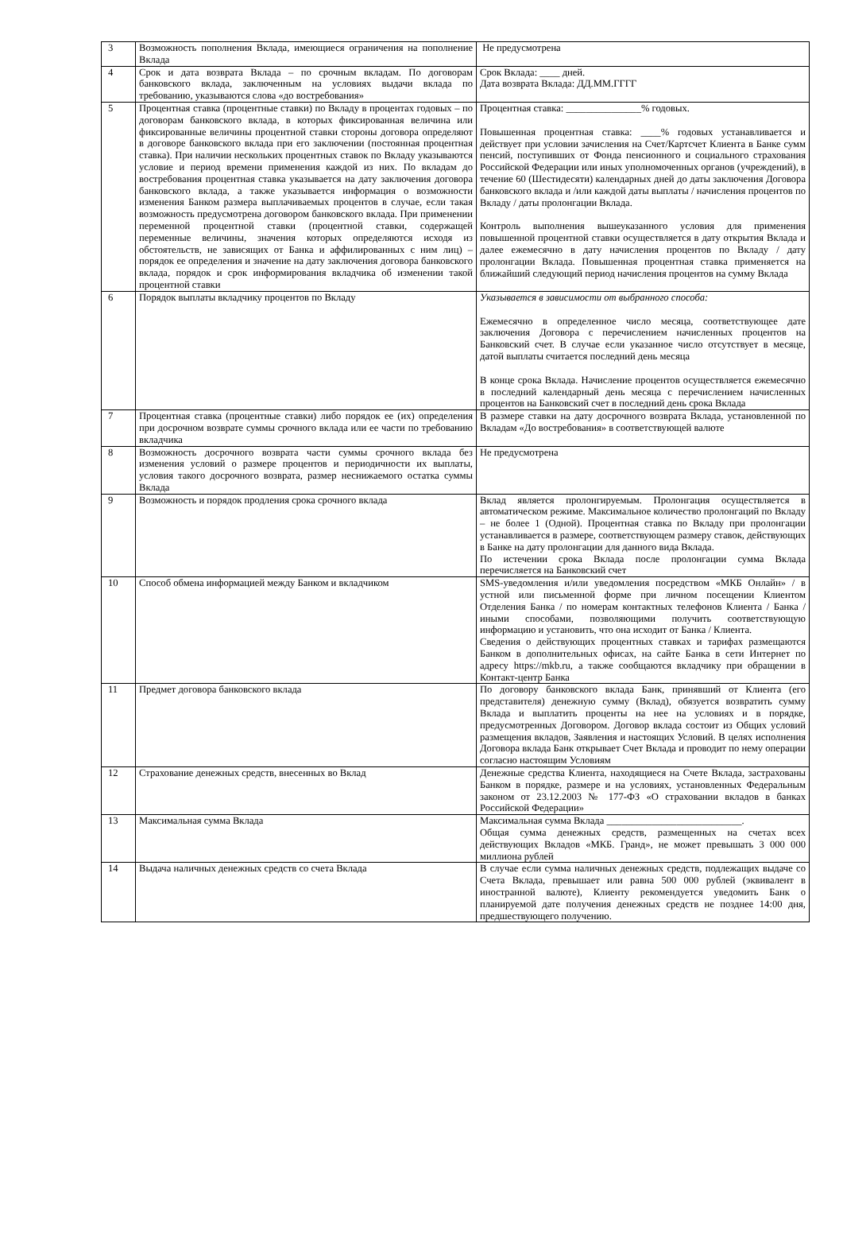| 3 | Возможность пополнения Вклада, имеющиеся ограничения на пополнение Вклада | Не предусмотрена |
| 4 | Срок и дата возврата Вклада – по срочным вкладам. По договорам банковского вклада, заключенным на условиях выдачи вклада по требованию, указываются слова «до востребования» | Срок Вклада: ____ дней. Дата возврата Вклада: ДД.ММ.ГГГГ |
| 5 | Процентная ставка (процентные ставки) по Вкладу в процентах годовых – по договорам банковского вклада, в которых фиксированная величина или фиксированные величины процентной ставки стороны договора определяют в договоре банковского вклада при его заключении (постоянная процентная ставка). При наличии нескольких процентных ставок по Вкладу указываются условие и период времени применения каждой из них. По вкладам до востребования процентная ставка указывается на дату заключения договора банковского вклада, а также указывается информация о возможности изменения Банком размера выплачиваемых процентов в случае, если такая возможность предусмотрена договором банковского вклада. При применении переменной процентной ставки (процентной ставки, содержащей переменные величины, значения которых определяются исходя из обстоятельств, не зависящих от Банка и аффилированных с ним лиц) – порядок ее определения и значение на дату заключения договора банковского вклада, порядок и срок информирования вкладчика об изменении такой процентной ставки | Процентная ставка: _______________% годовых. Повышенная процентная ставка: ____% годовых устанавливается и действует при условии зачисления на Счет/Картсчет Клиента в Банке сумм пенсий, поступивших от Фонда пенсионного и социального страхования Российской Федерации или иных уполномоченных органов (учреждений), в течение 60 (Шестидесяти) календарных дней до даты заключения Договора банковского вклада и /или каждой даты выплаты / начисления процентов по Вкладу / даты пролонгации Вклада. Контроль выполнения вышеуказанного условия для применения повышенной процентной ставки осуществляется в дату открытия Вклада и далее ежемесячно в дату начисления процентов по Вкладу / дату пролонгации Вклада. Повышенная процентная ставка применяется на ближайший следующий период начисления процентов на сумму Вклада |
| 6 | Порядок выплаты вкладчику процентов по Вкладу | Указывается в зависимости от выбранного способа: Ежемесячно в определенное число месяца, соответствующее дате заключения Договора с перечислением начисленных процентов на Банковский счет. В случае если указанное число отсутствует в месяце, датой выплаты считается последний день месяца В конце срока Вклада. Начисление процентов осуществляется ежемесячно в последний календарный день месяца с перечислением начисленных процентов на Банковский счет в последний день срока Вклада |
| 7 | Процентная ставка (процентные ставки) либо порядок ее (их) определения при досрочном возврате суммы срочного вклада или ее части по требованию вкладчика | В размере ставки на дату досрочного возврата Вклада, установленной по Вкладам «До востребования» в соответствующей валюте |
| 8 | Возможность досрочного возврата части суммы срочного вклада без изменения условий о размере процентов и периодичности их выплаты, условия такого досрочного возврата, размер неснижаемого остатка суммы Вклада | Не предусмотрена |
| 9 | Возможность и порядок продления срока срочного вклада | Вклад является пролонгируемым. Пролонгация осуществляется в автоматическом режиме. Максимальное количество пролонгаций по Вкладу – не более 1 (Одной). Процентная ставка по Вкладу при пролонгации устанавливается в размере, соответствующем размеру ставок, действующих в Банке на дату пролонгации для данного вида Вклада. По истечении срока Вклада после пролонгации сумма Вклада перечисляется на Банковский счет |
| 10 | Способ обмена информацией между Банком и вкладчиком | SMS-уведомления и/или уведомления посредством «МКБ Онлайн» / в устной или письменной форме при личном посещении Клиентом Отделения Банка / по номерам контактных телефонов Клиента / Банка / иными способами, позволяющими получить соответствующую информацию и установить, что она исходит от Банка / Клиента. Сведения о действующих процентных ставках и тарифах размещаются Банком в дополнительных офисах, на сайте Банка в сети Интернет по адресу https://mkb.ru, а также сообщаются вкладчику при обращении в Контакт-центр Банка |
| 11 | Предмет договора банковского вклада | По договору банковского вклада Банк, принявший от Клиента (его представителя) денежную сумму (Вклад), обязуется возвратить сумму Вклада и выплатить проценты на нее на условиях и в порядке, предусмотренных Договором. Договор вклада состоит из Общих условий размещения вкладов, Заявления и настоящих Условий. В целях исполнения Договора вклада Банк открывает Счет Вклада и проводит по нему операции согласно настоящим Условиям |
| 12 | Страхование денежных средств, внесенных во Вклад | Денежные средства Клиента, находящиеся на Счете Вклада, застрахованы Банком в порядке, размере и на условиях, установленных Федеральным законом от 23.12.2003 № 177-ФЗ «О страховании вкладов в банках Российской Федерации» |
| 13 | Максимальная сумма Вклада | Максимальная сумма Вклада ___________________________. Общая сумма денежных средств, размещенных на счетах всех действующих Вкладов «МКБ. Гранд», не может превышать 3 000 000 миллиона рублей |
| 14 | Выдача наличных денежных средств со счета Вклада | В случае если сумма наличных денежных средств, подлежащих выдаче со Счета Вклада, превышает или равна 500 000 рублей (эквивалент в иностранной валюте), Клиенту рекомендуется уведомить Банк о планируемой дате получения денежных средств не позднее 14:00 дня, предшествующего получению. |